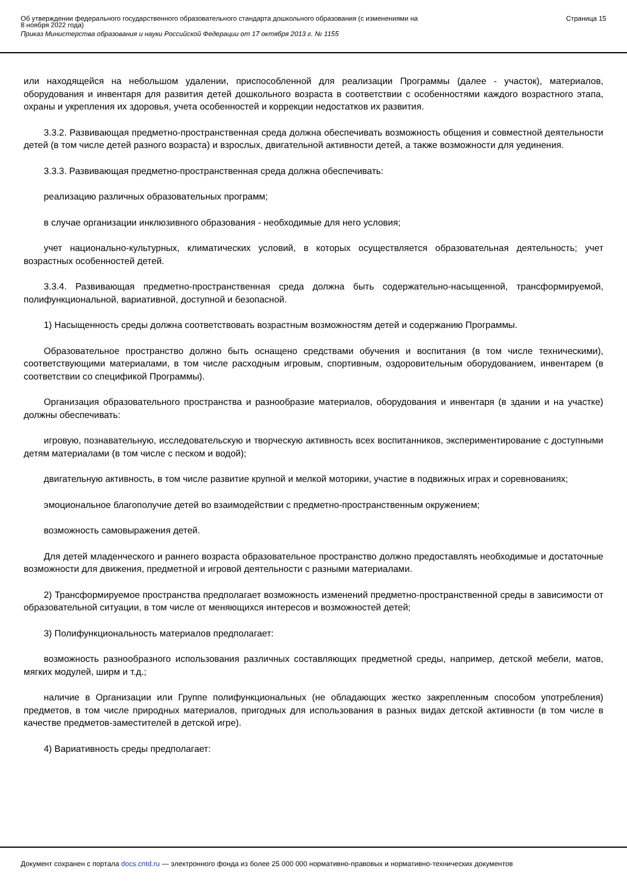Об утверждении федерального государственного образовательного стандарта дошкольного образования (с изменениями на
8 ноября 2022 года)
Приказ Министерства образования и науки Российской Федерации от 17 октября 2013 г. № 1155
Страница 15
или находящейся на небольшом удалении, приспособленной для реализации Программы (далее - участок), материалов, оборудования и инвентаря для развития детей дошкольного возраста в соответствии с особенностями каждого возрастного этапа, охраны и укрепления их здоровья, учета особенностей и коррекции недостатков их развития.
3.3.2. Развивающая предметно-пространственная среда должна обеспечивать возможность общения и совместной деятельности детей (в том числе детей разного возраста) и взрослых, двигательной активности детей, а также возможности для уединения.
3.3.3. Развивающая предметно-пространственная среда должна обеспечивать:
реализацию различных образовательных программ;
в случае организации инклюзивного образования - необходимые для него условия;
учет национально-культурных, климатических условий, в которых осуществляется образовательная деятельность; учет возрастных особенностей детей.
3.3.4. Развивающая предметно-пространственная среда должна быть содержательно-насыщенной, трансформируемой, полифункциональной, вариативной, доступной и безопасной.
1) Насыщенность среды должна соответствовать возрастным возможностям детей и содержанию Программы.
Образовательное пространство должно быть оснащено средствами обучения и воспитания (в том числе техническими), соответствующими материалами, в том числе расходным игровым, спортивным, оздоровительным оборудованием, инвентарем (в соответствии со спецификой Программы).
Организация образовательного пространства и разнообразие материалов, оборудования и инвентаря (в здании и на участке) должны обеспечивать:
игровую, познавательную, исследовательскую и творческую активность всех воспитанников, экспериментирование с доступными детям материалами (в том числе с песком и водой);
двигательную активность, в том числе развитие крупной и мелкой моторики, участие в подвижных играх и соревнованиях;
эмоциональное благополучие детей во взаимодействии с предметно-пространственным окружением;
возможность самовыражения детей.
Для детей младенческого и раннего возраста образовательное пространство должно предоставлять необходимые и достаточные возможности для движения, предметной и игровой деятельности с разными материалами.
2) Трансформируемое пространства предполагает возможность изменений предметно-пространственной среды в зависимости от образовательной ситуации, в том числе от меняющихся интересов и возможностей детей;
3) Полифункциональность материалов предполагает:
возможность разнообразного использования различных составляющих предметной среды, например, детской мебели, матов, мягких модулей, ширм и т.д.;
наличие в Организации или Группе полифункциональных (не обладающих жестко закрепленным способом употребления) предметов, в том числе природных материалов, пригодных для использования в разных видах детской активности (в том числе в качестве предметов-заместителей в детской игре).
4) Вариативность среды предполагает:
Документ сохранен с портала docs.cntd.ru — электронного фонда из более 25 000 000 нормативно-правовых и нормативно-технических документов